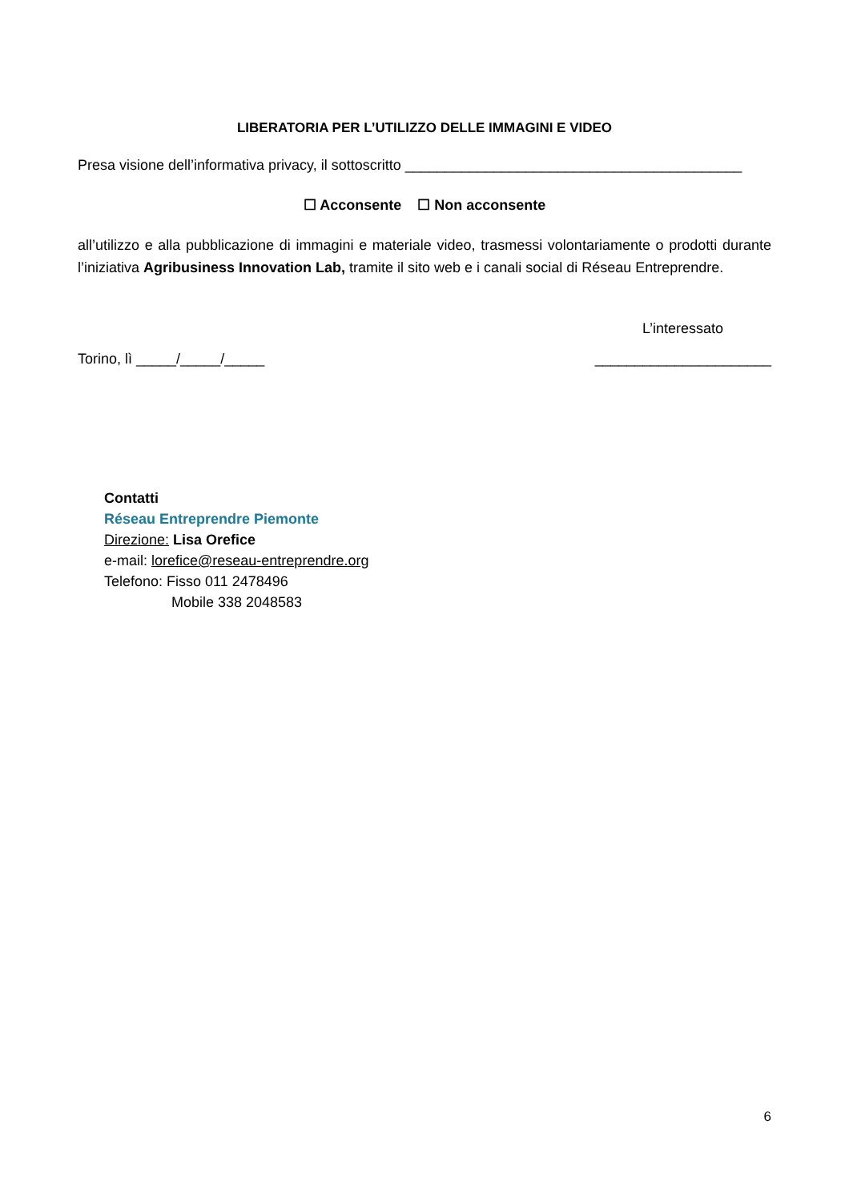LIBERATORIA PER L’UTILIZZO DELLE IMMAGINI E VIDEO
Presa visione dell’informativa privacy, il sottoscritto __________________________________________
☐ Acconsente ☐ Non acconsente
all’utilizzo e alla pubblicazione di immagini e materiale video, trasmessi volontariamente o prodotti durante l’iniziativa Agribusiness Innovation Lab, tramite il sito web e i canali social di Réseau Entreprendre.
L’interessato
Torino, lì _____/_____/_____ ______________________
Contatti
Réseau Entreprendre Piemonte
Direzione: Lisa Orefice
e-mail: lorefice@reseau-entreprendre.org
Telefono: Fisso 011 2478496
Mobile 338 2048583
6